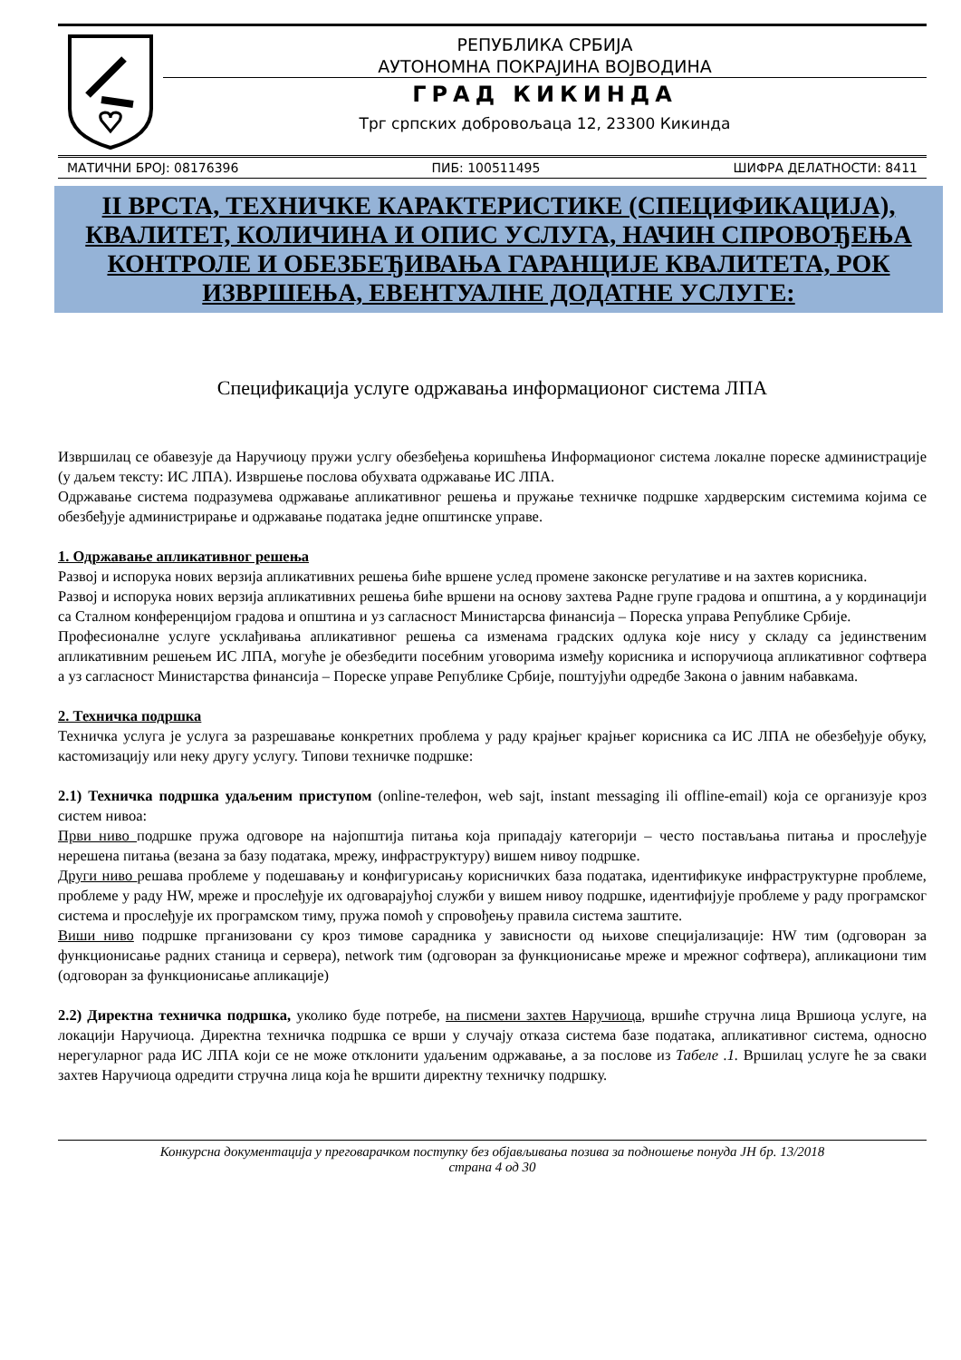РЕПУБЛИКА СРБИЈА
АУТОНОМНА ПОКРАЈИНА ВОЈВОДИНА
ГРАД КИКИНДА
Трг српских добровољаца 12, 23300 Кикинда
МАТИЧНИ БРОЈ: 08176396 ПИБ: 100511495 ШИФРА ДЕЛАТНОСТИ: 8411
II ВРСТА, ТЕХНИЧКЕ КАРАКТЕРИСТИКЕ (СПЕЦИФИКАЦИЈА), КВАЛИТЕТ, КОЛИЧИНА И ОПИС УСЛУГА, НАЧИН СПРОВОЂЕЊА КОНТРОЛЕ И ОБЕЗБЕЂИВАЊА ГАРАНЦИЈЕ КВАЛИТЕТА, РОК ИЗВРШЕЊА, ЕВЕНТУАЛНЕ ДОДАТНЕ УСЛУГЕ:
Спецификација услуге одржавања информационог система ЛПА
Извршилац се обавезује да Наручиоцу пружи услгу обезбеђења коришћења Информационог система локалне пореске администрације (у даљем тексту: ИС ЛПА). Извршење послова обухвата одржавање ИС ЛПА.
Одржавање система подразумева одржавање апликативног решења и пружање техничке подршке хардверским системима којима се обезбеђује администрирање и одржавање података једне општинске управе.
1. Одржавање апликативног решења
Развој и испорука нових верзија апликативних решења биће вршене услед промене законске регулативе и на захтев корисника.
Развој и испорука нових верзија апликативних решења биће вршени на основу захтева Радне групе градова и општина, а у кординацији са Сталном конференцијом градова и општина и уз сагласност Министарсва финансија – Пореска управа Републике Србије.
Професионалне услуге усклађивања апликативног решења са изменама градских одлука које нису у складу са јединственим апликативним решењем ИС ЛПА, могуће је обезбедити посебним уговорима између корисника и испоручиоца апликативног софтвера а уз сагласност Министарства финансија – Пореске управе Републике Србије, поштујући одредбе Закона о јавним набавкама.
2. Техничка подршка
Техничка услуга је услуга за разрешавање конкретних проблема у раду крајњег крајњег корисника са ИС ЛПА не обезбеђује обуку, кастомизацију или неку другу услугу. Типови техничке подршке:
2.1) Техничка подршка удаљеним приступом (online-телефон, web sajt, instant messaging ili offline-email) која се организује кроз систем нивоа:
Први ниво подршке пружа одговоре на најопштија питања која припадају категорији – често постављања питања и прослеђује нерешена питања (везана за базу података, мрежу, инфраструктуру) вишем нивоу подршке.
Други ниво решава проблеме у подешавању и конфигурисању корисничких база података, идентификуке инфраструктурне проблеме, проблеме у раду HW, мреже и прослеђује их одговарајућој служби у вишем нивоу подршке, идентифијује проблеме у раду програмског система и прослеђује их програмском тиму, пружа помоћ у спровођењу правила система заштите.
Виши ниво подршке прганизовани су кроз тимове сарадника у зависности од њихове специјализације: HW тим (одговоран за функционисање радних станица и сервера), network тим (одговоран за функционисање мреже и мрежног софтвера), апликациони тим (одговоран за функционисање апликације)
2.2) Директна техничка подршка, уколико буде потребе, на писмени захтев Наручиоца, вршиће стручна лица Вршиоца услуге, на локацији Наручиоца. Директна техничка подршка се врши у случају отказа система базе података, апликативног система, односно нерегуларног рада ИС ЛПА који се не може отклонити удаљеним одржавање, а за послове из Табеле .1. Вршилац услуге ће за сваки захтев Наручиоца одредити стручна лица која ће вршити директну техничку подршку.
Конкурсна документација у преговарачком поступку без објављивања позива за подношење понуда ЈН бр. 13/2018
страна 4 од 30